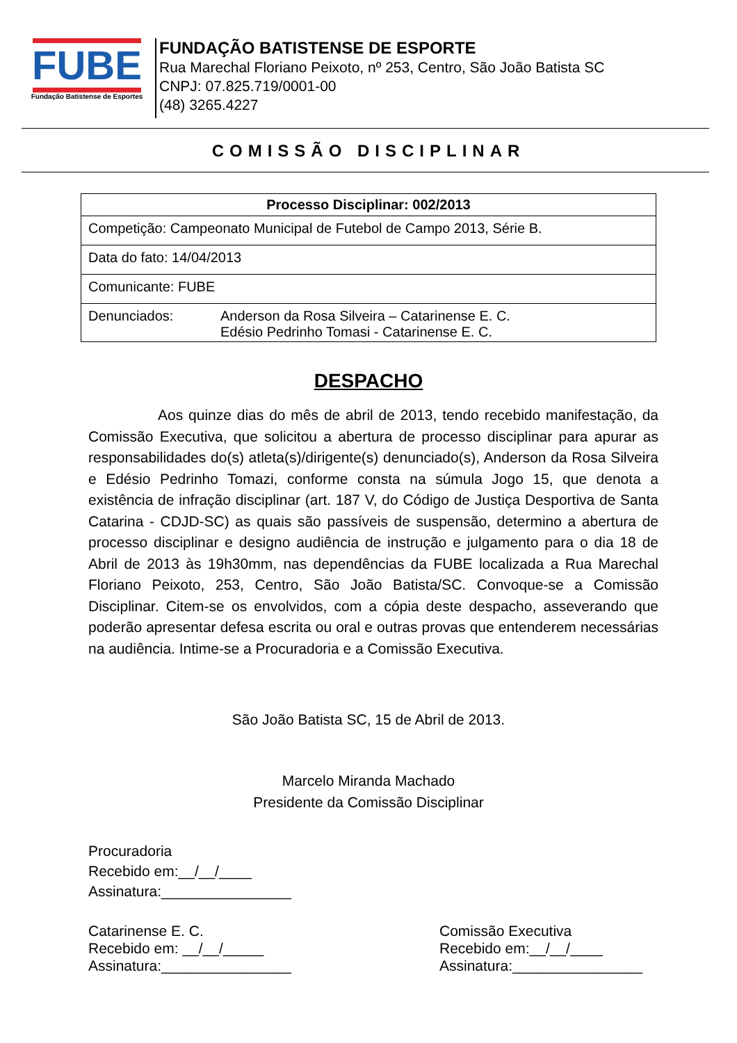FUBE
Fundação Batistense de Esportes
FUNDAÇÃO BATISTENSE DE ESPORTE
Rua Marechal Floriano Peixoto, nº 253, Centro, São João Batista SC
CNPJ: 07.825.719/0001-00
(48) 3265.4227
COMISSÃO DISCIPLINAR
| Processo Disciplinar: 002/2013 |
| --- |
| Competição: Campeonato Municipal de Futebol de Campo 2013, Série B. |
| Data do fato: 14/04/2013 |
| Comunicante: FUBE |
| Denunciados: Anderson da Rosa Silveira – Catarinense E. C. Edésio Pedrinho Tomasi - Catarinense E. C. |
DESPACHO
Aos quinze dias do mês de abril de 2013, tendo recebido manifestação, da Comissão Executiva, que solicitou a abertura de processo disciplinar para apurar as responsabilidades do(s) atleta(s)/dirigente(s) denunciado(s), Anderson da Rosa Silveira e Edésio Pedrinho Tomazi, conforme consta na súmula Jogo 15, que denota a existência de infração disciplinar (art. 187 V, do Código de Justiça Desportiva de Santa Catarina - CDJD-SC) as quais são passíveis de suspensão, determino a abertura de processo disciplinar e designo audiência de instrução e julgamento para o dia 18 de Abril de 2013 às 19h30mm, nas dependências da FUBE localizada a Rua Marechal Floriano Peixoto, 253, Centro, São João Batista/SC. Convoque-se a Comissão Disciplinar. Citem-se os envolvidos, com a cópia deste despacho, asseverando que poderão apresentar defesa escrita ou oral e outras provas que entenderem necessárias na audiência. Intime-se a Procuradoria e a Comissão Executiva.
São João Batista SC, 15 de Abril de 2013.
Marcelo Miranda Machado
Presidente da Comissão Disciplinar
Procuradoria
Recebido em:__/__/____
Assinatura:________________
Catarinense E. C.
Recebido em: __/__/_____
Assinatura:________________
Comissão Executiva
Recebido em:__/__/____
Assinatura:________________